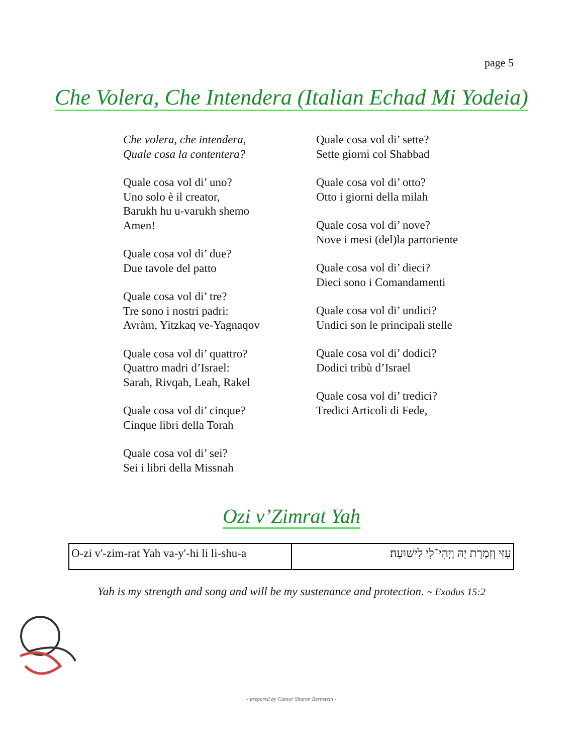page 5
Che Volera, Che Intendera (Italian Echad Mi Yodeia)
Che volera, che intendera,
Quale cosa la contentera?
Quale cosa vol di’ uno?
Uno solo è il creator,
Barukh hu u-varukh shemo
Amen!
Quale cosa vol di’ due?
Due tavole del patto
Quale cosa vol di’ tre?
Tre sono i nostri padri:
Avràm, Yitzkaq ve-Yagnaqov
Quale cosa vol di’ quattro?
Quattro madri d’Israel:
Sarah, Rivqah, Leah, Rakel
Quale cosa vol di’ cinque?
Cinque libri della Torah
Quale cosa vol di’ sei?
Sei i libri della Missnah
Quale cosa vol di’ sette?
Sette giorni col Shabbad
Quale cosa vol di’ otto?
Otto i giorni della milah
Quale cosa vol di’ nove?
Nove i mesi (del)la partoriente
Quale cosa vol di’ dieci?
Dieci sono i Comandamenti
Quale cosa vol di’ undici?
Undici son le principali stelle
Quale cosa vol di’ dodici?
Dodici tribù d’Israel
Quale cosa vol di’ tredici?
Tredici Articoli di Fede,
Ozi v’Zimrat Yah
| O-zi v'-zim-rat Yah va-y'-hi li li-shu-a | עָזִּי וְזִמְרָת יָהּ וַיְהִי־לִי לִישׁוּעָה׃ |
Yah is my strength and song and will be my sustenance and protection. ~ Exodus 15:2
- prepared by Cantor Sharon Bernstein -